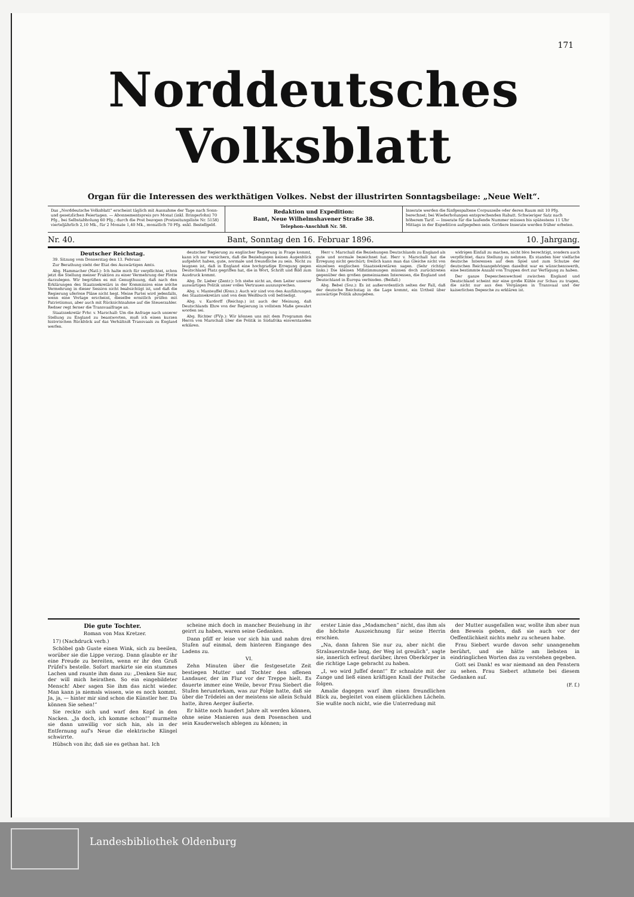171
Norddeutsches Volksblatt
Organ für die Interessen des werkthätigen Volkes. Nebst der illustrirten Sonntagsbeilage: „Neue Welt“.
Das „Norddeutsche Volksblatt“ erscheint täglich mit Ausnahme der Tage nach Sonn- und gesetzlichen Feiertagen. — Abonnementspreis pro Monat (inkl. Bringerlohn) 70 Pfg., bei Selbstabholung 60 Pfg.; durch die Post bezogen (Postzeitungsliste Nr. 5158) vierteljährlich 2,10 Mk., für 2 Monate 1,40 Mk., monatlich 70 Pfg. exkl. Bestellgeld.
Redaktion und Expedition:
Bant, Neue Wilhelmshavener Straße 38.
Telephon-Anschluß Nr. 58.
Inserate werden die fünfgespaltene Corpuszeile oder deren Raum mit 10 Pfg. berechnet; bei Wiederholungen entsprechenden Rabatt. Schwieriger Satz nach höherem Tarif. — Inserate für die laufende Nummer müssen bis spätestens 11 Uhr Mittags in der Expedition aufgegeben sein. Größere Inserate werden früher erbeten.
Nr. 40. Bant, Sonntag den 16. Februar 1896. 10. Jahrgang.
Deutscher Reichstag.
39. Sitzung vom Donnerstag den 13. Februar.
Zur Berathung steht der Etat des Auswärtigen Amts.
Abg. Hammacher (Natl.): Ich halte mich für verpflichtet, schon jetzt die Stellung meiner Fraktion zu einer Vermehrung der Flotte darzulegen. Wir begrüßen es mit Genugthuung, daß nach den Erklärungen des Staatssekretärs in der Kommission eine solche Vermehrung in dieser Session nicht beabsichtigt ist, und daß die Regierung uferlose Pläne nicht hegt. Meine Partei wird jedenfalls, wenn eine Vorlage erscheint, dieselbe ernstlich prüfen mit Patriotismus, aber auch mit Rücksichtnahme auf die Steuerzahler. Redner regt ferner die Transvaalfrage an.
Staatssekretär Frhr. v. Marschall: Um die Anfrage nach unserer Stellung zu England zu beantworten, muß ich einen kurzen historischen Rückblick auf das Verhältniß Transvaals zu England werfen.
deutscher Regierung zu englischer Regierung in Frage kommt, kann ich nur versichern, daß die Beziehungen keinen Augenblick aufgehört haben, gute, normale und freundliche zu sein. Nicht zu leugnen ist, daß in England eine hochgradige Erregung gegen Deutschland Platz gegriffen hat, die in Wort, Schrift und Bild zum Ausdruck kommt.
Abg. Dr. Lieber (Zentr.): Ich stehe nicht an, dem Leiter unserer auswärtigen Politik unser volles Vertrauen auszusprechen.
Abg. v. Manteuffel (Kons.): Auch wir sind von den Ausführungen des Staatssekretärs und von dem Weißbuch voll befriedigt.
Abg. v. Kardorff (Reichsp.) ist auch der Meinung, daß Deutschlands Ehre von der Regierung in vollstem Maße gewahrt worden sei.
Abg. Richter (FVp.): Wir können uns mit dem Programm des Herrn von Marschall über die Politik in Südafrika einverstanden erklären.
Herr v. Marschall die Beziehungen Deutschlands zu England als gute und normale bezeichnet hat. Herr v. Marschall hat die Erregung nicht geschürt; freilich kann man das Gleiche nicht von einzelnen englischen Staatssekretären sagen. (Sehr richtig! links.) Die kleinen Mißstimmungen müssen doch zurücktreten gegenüber den großen gemeinsamen Interessen, die England und Deutschland in Europa verbinden. (Beifall.)
Abg. Bebel (Soz.): Es ist außerordentlich selten der Fall, daß der deutsche Reichstag in die Lage kommt, ein Urtheil über auswärtige Politik abzugeben.
widrigen Einfall zu machen, nicht blos berechtigt, sondern auch verpflichtet, dazu Stellung zu nehmen. Es standen hier vielfache deutsche Interessen auf dem Spiel und zum Schutze der deutschen Reichsangehörigen daselbst war es wünschenswerth, eine bestimmte Anzahl von Truppen dort zur Verfügung zu haben.
Der ganze Depeschenwechsel zwischen England und Deutschland scheint mir eine große Kühle zur Schau zu tragen, die nicht nur aus den Vorgängen in Transvaal und der kaiserlichen Depesche zu erklären ist.
Die gute Tochter.
Roman von Max Kretzer.
17) (Nachdruck verb.)
Schöbel gab Guste einen Wink, sich zu beeilen, worüber sie die Lippe verzog. Dann glaubte er ihr eine Freude zu bereiten, wenn er ihr den Gruß Prüfel's bestelle. Sofort markirte sie ein stummes Lachen und raunte ihm dann zu: „Denken Sie nur, der will mich heirathen. So ein eingebildeter Mensch! Aber sagen Sie ihm das nicht wieder. Man kann ja niemals wissen, wie es noch kommt. Ja, ja, — hinter mir sind schon die Künstler her. Da können Sie sehen!“
Sie reckte sich und warf den Kopf in den Nacken. „Ja doch, ich komme schon!“ murmelte sie dann unwillig vor sich hin, als in der Entfernung auf's Neue die elektrische Klingel schwirrte.
Hübsch von ihr, daß sie es gethan hat. Ich
scheine mich doch in mancher Beziehung in ihr geirrt zu haben, waren seine Gedanken.
Dann pfiff er leise vor sich hin und nahm drei Stufen auf einmal, dem hinteren Eingange des Ladens zu.
VI.
Zehn Minuten über die festgesetzte Zeit bestiegen Mutter und Tochter den offenen Landauer, der im Flur vor der Treppe hielt. Es dauerte immer eine Weile, bevor Frau Siebert die Stufen herunterkam, was zur Folge hatte, daß sie über die Trödelei an der meistens sie allein Schuld hatte, ihren Aerger äußerte.
Er hätte noch hundert Jahre alt werden können, ohne seine Manieren aus dem Posenschen und sein Kauderwelsch ablegen zu können; in
erster Linie das „Madamchen“ nicht, das ihm als die höchste Auszeichnung für seine Herrin erschien.
„Na, dann fahren Sie nur zu, aber nicht die Stralauerstraße lang, der Weg ist greulich“, sagte sie, innerlich erfreut darüber, ihren Oberkörper in die richtige Lage gebracht zu haben.
„I, wo wird Juffef denn!“ Er schnalzte mit der Zunge und ließ einen kräftigen Knall der Peitsche folgen.
Amalie dagegen warf ihm einen freundlichen Blick zu, begleitet von einem glücklichen Lächeln. Sie wußte noch nicht, wie die Unterredung mit
der Mutter ausgefallen war, wollte ihm aber nun den Beweis geben, daß sie auch vor der Oeffentlichkeit nichts mehr zu scheuen habe.
Frau Siebert wurde davon sehr unangenehm berührt, und sie hätte am liebsten in eindringlichen Worten das zu verstehen gegeben.
Gott sei Dank! es war niemand an den Fenstern zu sehen. Frau Siebert athmete bei diesem Gedanken auf.
(F. f.)
Landesbibliothek Oldenburg